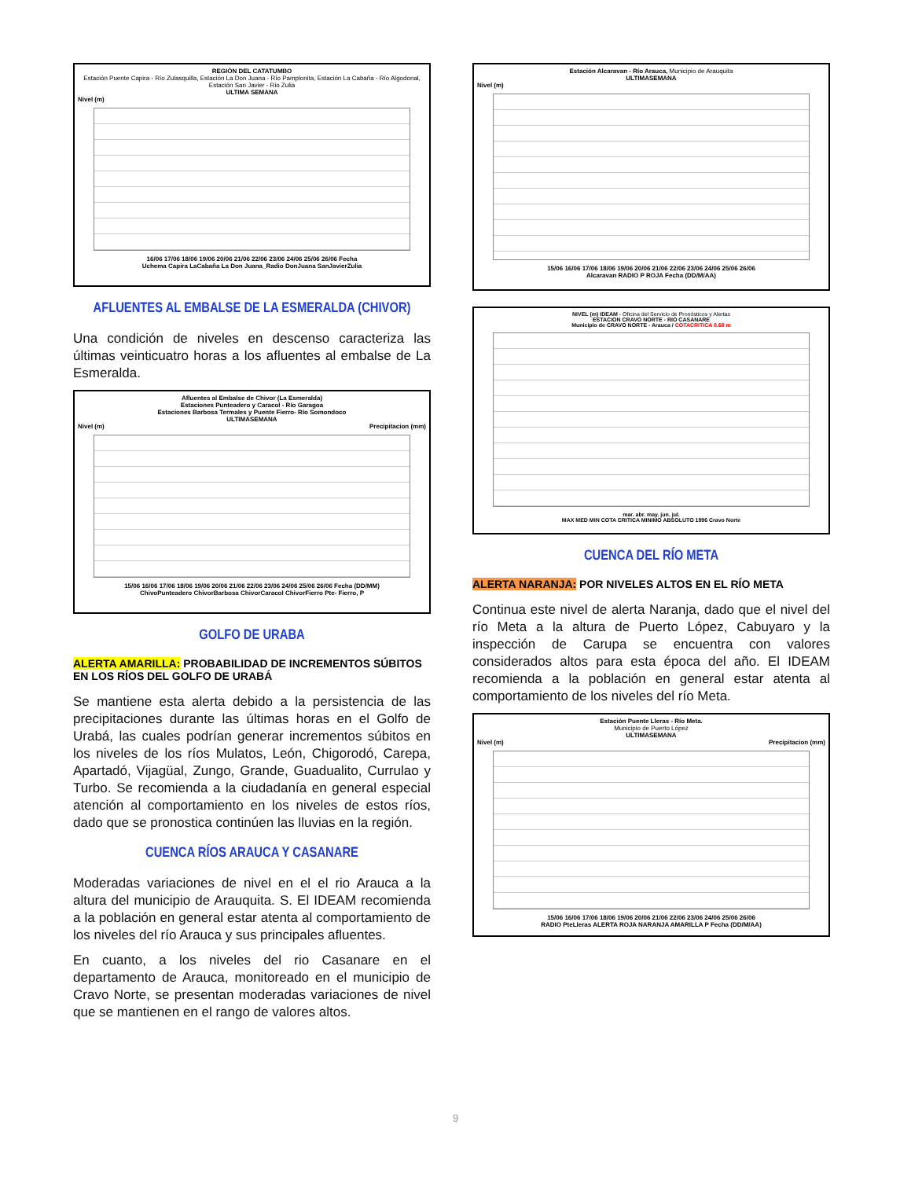REGIÓN DEL CATATUMBO
Estación Puente Capira - Río Zulasquilla, Estación La Don Juana - Río Pamplonita, Estación La Cabaña - Río Algodonal, Estación San Javier - Rio Zulia
ULTIMA SEMANA
Nivel (m)
16/06 17/06 18/06 19/06 20/06 21/06 22/06 23/06 24/06 25/06 26/06 Fecha
Uchema Capira LaCabaña La Don Juana_Radio DonJuana SanJavierZulia
AFLUENTES AL EMBALSE DE LA ESMERALDA (CHIVOR)
Una condición de niveles en descenso caracteriza las últimas veinticuatro horas a los afluentes al embalse de La Esmeralda.
Afluentes al Embalse de Chivor (La Esmeralda)
Estaciones Punteadero y Caracol - Río Garagoa
Estaciones Barbosa Termales y Puente Fierro- Río Somondoco
ULTIMASEMANA
Nivel (m) Precipitacion (mm)
15/06 16/06 17/06 18/06 19/06 20/06 21/06 22/06 23/06 24/06 25/06 26/06 Fecha (DD/MM)
ChivoPunteadero ChivorBarbosa ChivorCaracol ChivorFierro Pte- Fierro, P
GOLFO DE URABA
ALERTA AMARILLA: PROBABILIDAD DE INCREMENTOS SÚBITOS EN LOS RÍOS DEL GOLFO DE URABÁ
Se mantiene esta alerta debido a la persistencia de las precipitaciones durante las últimas horas en el Golfo de Urabá, las cuales podrían generar incrementos súbitos en los niveles de los ríos Mulatos, León, Chigorodó, Carepa, Apartadó, Vijagüal, Zungo, Grande, Guadualito, Currulao y Turbo. Se recomienda a la ciudadanía en general especial atención al comportamiento en los niveles de estos ríos, dado que se pronostica continúen las lluvias en la región.
CUENCA RÍOS ARAUCA Y CASANARE
Moderadas variaciones de nivel en el el rio Arauca a la altura del municipio de Arauquita. S. El IDEAM recomienda a la población en general estar atenta al comportamiento de los niveles del río Arauca y sus principales afluentes.
En cuanto, a los niveles del rio Casanare en el departamento de Arauca, monitoreado en el municipio de Cravo Norte, se presentan moderadas variaciones de nivel que se mantienen en el rango de valores altos.
Estación Alcaravan - Río Arauca, Municipio de Arauquita
ULTIMASEMANA
Nivel (m)
15/06 16/06 17/06 18/06 19/06 20/06 21/06 22/06 23/06 24/06 25/06 26/06
Alcaravan RADIO P ROJA Fecha (DD/M/AA)
NIVEL (m) IDEAM - Oficina del Servicio de Pronósticos y Alertas
ESTACION CRAVO NORTE - RIO CASANARE
Municipio de CRAVO NORTE - Arauca / COTACRITICA 8.68 m
mar. abr. may. jun. jul.
MAX MED MIN COTA CRITICA MINIMO ABSOLUTO 1996 Cravo Norte
CUENCA DEL RÍO META
ALERTA NARANJA: POR NIVELES ALTOS EN EL RÍO META
Continua este nivel de alerta Naranja, dado que el nivel del río Meta a la altura de Puerto López, Cabuyaro y la inspección de Carupa se encuentra con valores considerados altos para esta época del año. El IDEAM recomienda a la población en general estar atenta al comportamiento de los niveles del río Meta.
Estación Puente Lleras - Río Meta.
Municipio de Puerto López
ULTIMASEMANA
Nivel (m) Precipitacion (mm)
15/06 16/06 17/06 18/06 19/06 20/06 21/06 22/06 23/06 24/06 25/06 26/06
RADIO PteLleras ALERTA ROJA NARANJA AMARILLA P Fecha (DD/M/AA)
9